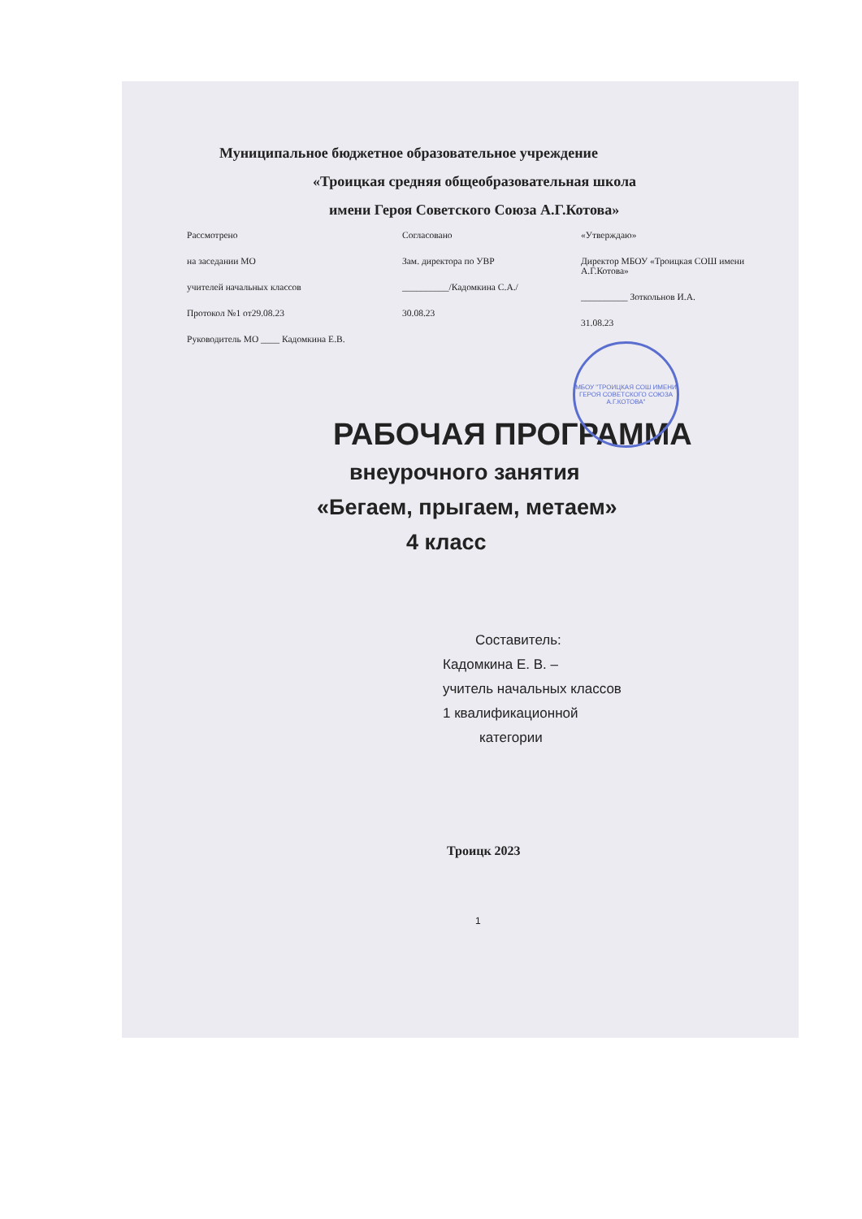Муниципальное бюджетное образовательное учреждение
«Троицкая средняя общеобразовательная школа
имени Героя Советского Союза А.Г.Котова»
Рассмотрено
на заседании МО
учителей начальных классов
Протокол №1 от29.08.23
Руководитель МО ____ Кадомкина Е.В.
Согласовано
Зам. директора по УВР
__________/Кадомкина С.А./
30.08.23
«Утверждаю»
Директор МБОУ «Троицкая СОШ имени А.Г.Котова»
__________ Зоткольнов И.А.
31.08.23
МБОУ "ТРОИЦКАЯ СОШ ИМЕНИ ГЕРОЯ СОВЕТСКОГО СОЮЗА А.Г.КОТОВА"
РАБОЧАЯ ПРОГРАММА
внеурочного занятия
«Бегаем, прыгаем, метаем»
4 класс
Составитель:
Кадомкина Е. В. –
учитель начальных классов
1 квалификационной
категории
Троицк 2023
1